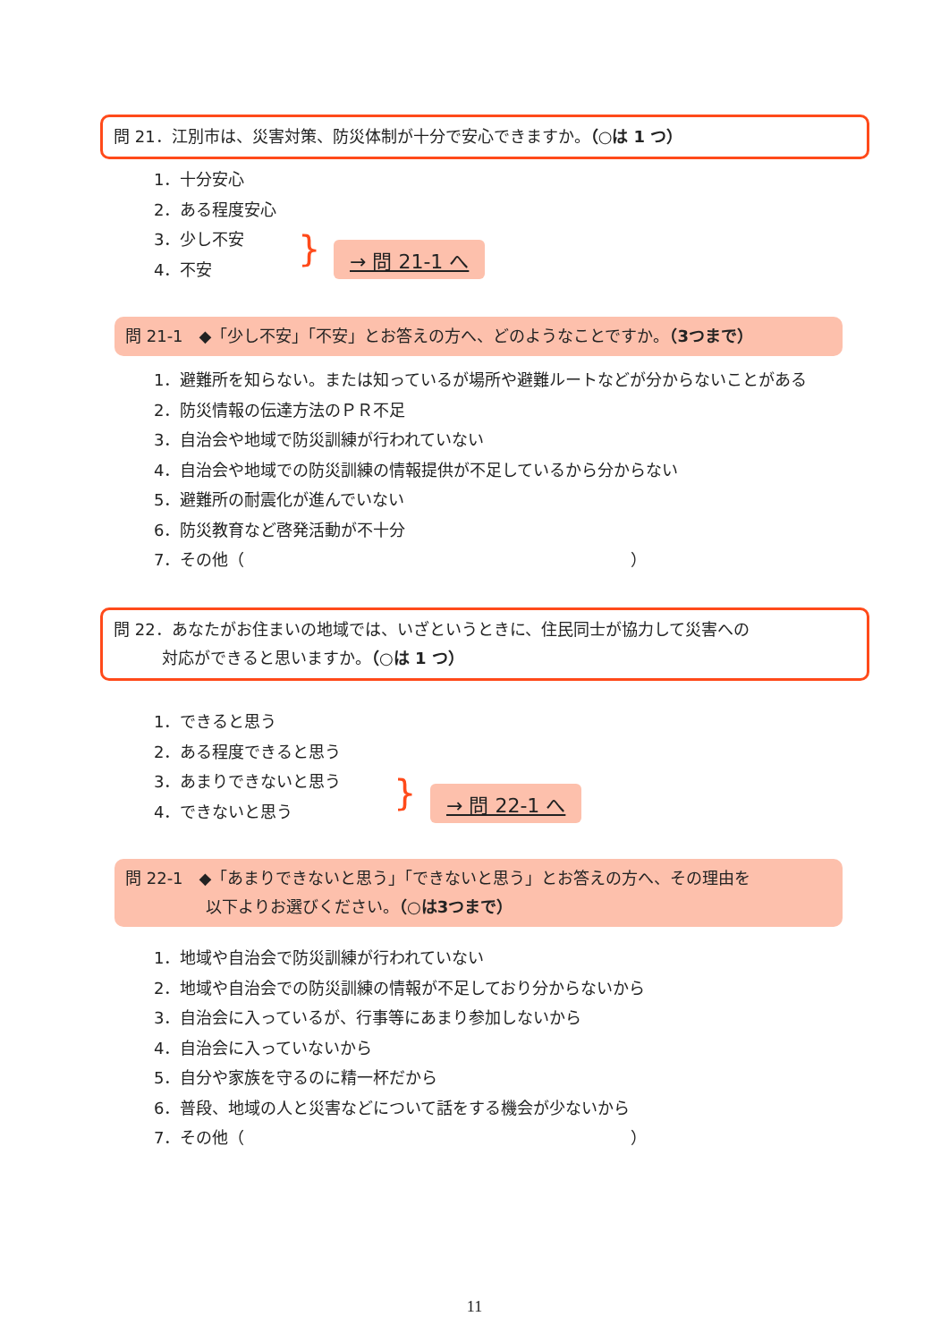問 21．江別市は、災害対策、防災体制が十分で安心できますか。（○は 1 つ）
1．十分安心
2．ある程度安心
3．少し不安
4．不安
} → 問 21-1 へ
問 21-1　◆「少し不安」「不安」とお答えの方へ、どのようなことですか。（3つまで）
1．避難所を知らない。または知っているが場所や避難ルートなどが分からないことがある
2．防災情報の伝達方法のＰＲ不足
3．自治会や地域で防災訓練が行われていない
4．自治会や地域での防災訓練の情報提供が不足しているから分からない
5．避難所の耐震化が進んでいない
6．防災教育など啓発活動が不十分
7．その他（　　　　　　　　　　　　　　　　　　　　　　　　）
問 22．あなたがお住まいの地域では、いざというときに、住民同士が協力して災害への
　　　対応ができると思いますか。（○は 1 つ）
1．できると思う
2．ある程度できると思う
3．あまりできないと思う
4．できないと思う
} → 問 22-1 へ
問 22-1　◆「あまりできないと思う」「できないと思う」とお答えの方へ、その理由を
　　　　　以下よりお選びください。（○は3つまで）
1．地域や自治会で防災訓練が行われていない
2．地域や自治会での防災訓練の情報が不足しており分からないから
3．自治会に入っているが、行事等にあまり参加しないから
4．自治会に入っていないから
5．自分や家族を守るのに精一杯だから
6．普段、地域の人と災害などについて話をする機会が少ないから
7．その他（　　　　　　　　　　　　　　　　　　　　　　　　）
11